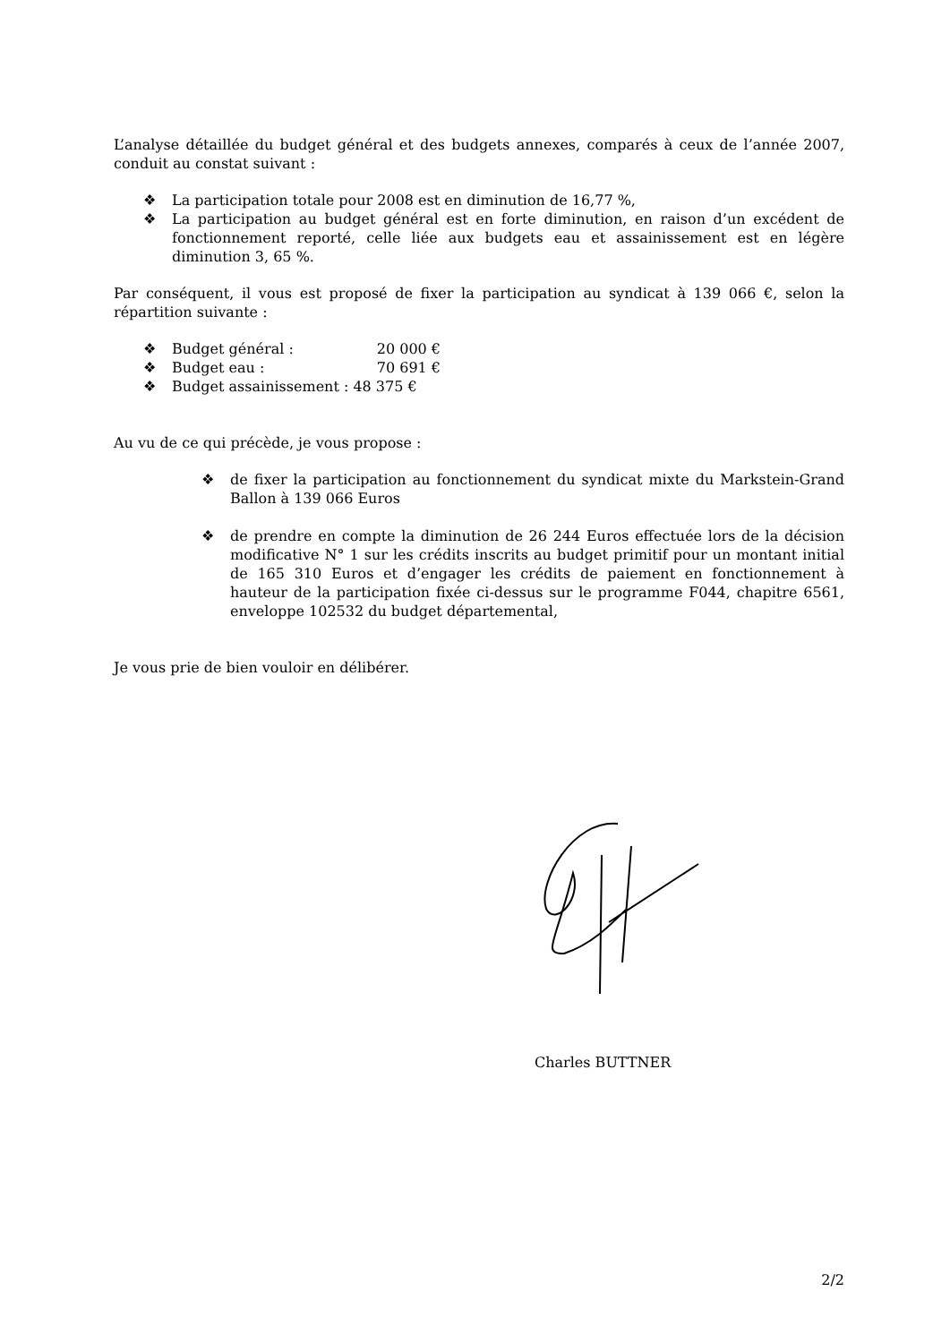L’analyse détaillée du budget général et des budgets annexes, comparés à ceux de l’année 2007, conduit au constat suivant :
❖ La participation totale pour 2008 est en diminution de 16,77 %,
❖ La participation au budget général est en forte diminution, en raison d’un excédent de fonctionnement reporté, celle liée aux budgets eau et assainissement est en légère diminution 3, 65 %.
Par conséquent, il vous est proposé de fixer la participation au syndicat à 139 066 €, selon la répartition suivante :
❖ Budget général : 20 000 €
❖ Budget eau : 70 691 €
❖ Budget assainissement : 48 375 €
Au vu de ce qui précède, je vous propose :
❖ de fixer la participation au fonctionnement du syndicat mixte du Markstein-Grand Ballon à 139 066 Euros
❖ de prendre en compte la diminution de 26 244 Euros effectuée lors de la décision modificative N° 1 sur les crédits inscrits au budget primitif pour un montant initial de 165 310 Euros et d’engager les crédits de paiement en fonctionnement à hauteur de la participation fixée ci-dessus sur le programme F044, chapitre 6561, enveloppe 102532 du budget départemental,
Je vous prie de bien vouloir en délibérer.
Charles BUTTNER
2/2